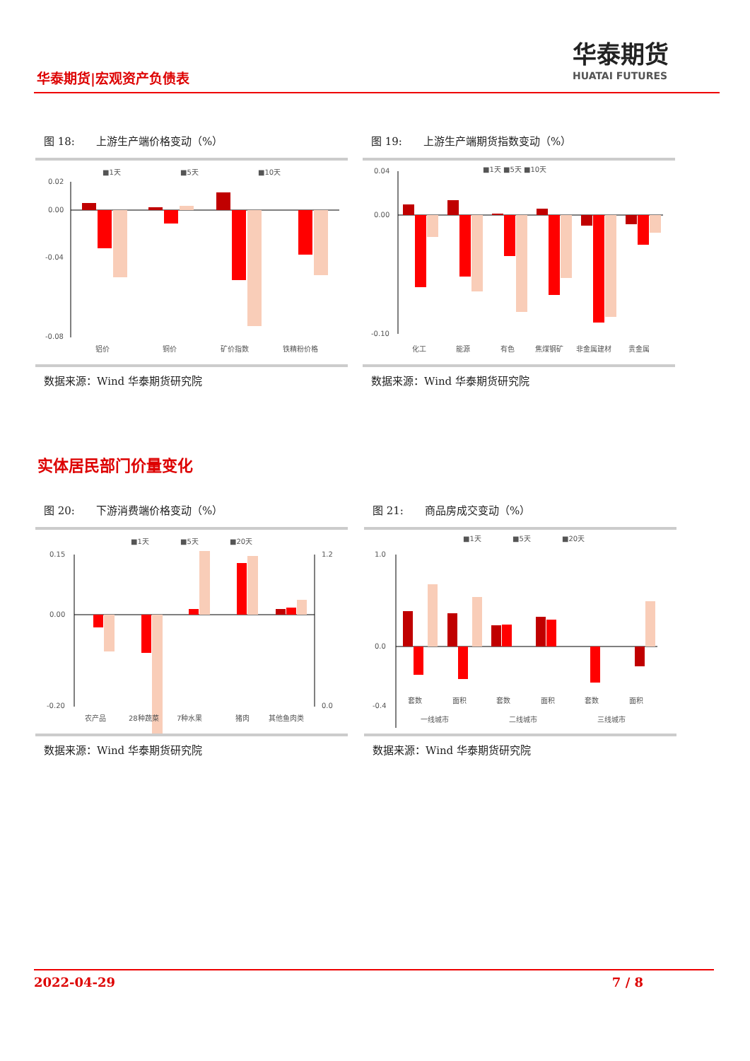华泰期货|宏观资产负债表
华泰期货
HUATAI FUTURES
图 18:　　上游生产端价格变动（%）
■1天
■5天
■10天
0.02
0.00
-0.04
-0.08
铝价
铜价
矿价指数
铁精粉价格
数据来源：Wind 华泰期货研究院
图 19:　　上游生产端期货指数变动（%）
■1天 ■5天 ■10天
0.04
0.00
-0.10
化工
能源
有色
焦煤钢矿
非金属建材
贵金属
数据来源：Wind 华泰期货研究院
实体居民部门价量变化
图 20:　　下游消费端价格变动（%）
■1天
■5天
■20天
0.15
0.00
-0.20
1.2
0.0
农产品
28种蔬菜
7种水果
猪肉
其他鱼肉类
数据来源：Wind 华泰期货研究院
图 21:　　商品房成交变动（%）
■1天
■5天
■20天
1.0
0.0
-0.4
套数
面积
套数
面积
套数
面积
一线城市
二线城市
三线城市
数据来源：Wind 华泰期货研究院
2022-04-29 7 / 8